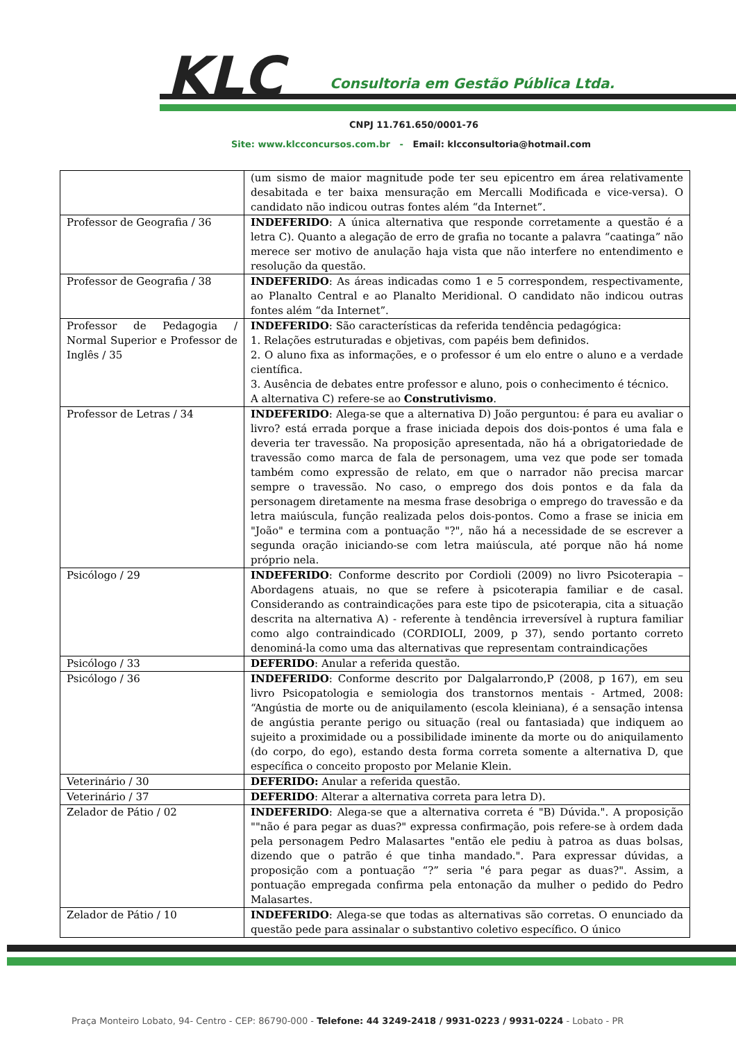KLC
Consultoria em Gestão Pública Ltda.
CNPJ 11.761.650/0001-76
Site: www.klcconcursos.com.br - Email: klcconsultoria@hotmail.com
| | (um sismo de maior magnitude pode ter seu epicentro em área relativamente desabitada e ter baixa mensuração em Mercalli Modificada e vice-versa). O candidato não indicou outras fontes além “da Internet”. |
| Professor de Geografia / 36 | INDEFERIDO : A única alternativa que responde corretamente a questão é a letra C). Quanto a alegação de erro de grafia no tocante a palavra “caatinga” não merece ser motivo de anulação haja vista que não interfere no entendimento e resolução da questão. |
| Professor de Geografia / 38 | INDEFERIDO : As áreas indicadas como 1 e 5 correspondem, respectivamente, ao Planalto Central e ao Planalto Meridional. O candidato não indicou outras fontes além “da Internet”. |
| Professor de Pedagogia / Normal Superior e Professor de Inglês / 35 | INDEFERIDO : São características da referida tendência pedagógica: 1. Relações estruturadas e objetivas, com papéis bem definidos. 2. O aluno fixa as informações, e o professor é um elo entre o aluno e a verdade científica. 3. Ausência de debates entre professor e aluno, pois o conhecimento é técnico. A alternativa C) refere-se ao Construtivismo . |
| Professor de Letras / 34 | INDEFERIDO : Alega-se que a alternativa D) João perguntou: é para eu avaliar o livro? está errada porque a frase iniciada depois dos dois-pontos é uma fala e deveria ter travessão. Na proposição apresentada, não há a obrigatoriedade de travessão como marca de fala de personagem, uma vez que pode ser tomada também como expressão de relato, em que o narrador não precisa marcar sempre o travessão. No caso, o emprego dos dois pontos e da fala da personagem diretamente na mesma frase desobriga o emprego do travessão e da letra maiúscula, função realizada pelos dois-pontos. Como a frase se inicia em "João" e termina com a pontuação "?", não há a necessidade de se escrever a segunda oração iniciando-se com letra maiúscula, até porque não há nome próprio nela. |
| Psicólogo / 29 | INDEFERIDO : Conforme descrito por Cordioli (2009) no livro Psicoterapia – Abordagens atuais, no que se refere à psicoterapia familiar e de casal. Considerando as contraindicações para este tipo de psicoterapia, cita a situação descrita na alternativa A) - referente à tendência irreversível à ruptura familiar como algo contraindicado (CORDIOLI, 2009, p 37), sendo portanto correto denominá-la como uma das alternativas que representam contraindicações |
| Psicólogo / 33 | DEFERIDO : Anular a referida questão. |
| Psicólogo / 36 | INDEFERIDO : Conforme descrito por Dalgalarrondo,P (2008, p 167), em seu livro Psicopatologia e semiologia dos transtornos mentais - Artmed, 2008: “Angústia de morte ou de aniquilamento (escola kleiniana), é a sensação intensa de angústia perante perigo ou situação (real ou fantasiada) que indiquem ao sujeito a proximidade ou a possibilidade iminente da morte ou do aniquilamento (do corpo, do ego), estando desta forma correta somente a alternativa D, que específica o conceito proposto por Melanie Klein. |
| Veterinário / 30 | DEFERIDO: Anular a referida questão. |
| Veterinário / 37 | DEFERIDO : Alterar a alternativa correta para letra D). |
| Zelador de Pátio / 02 | INDEFERIDO : Alega-se que a alternativa correta é "B) Dúvida.". A proposição ""não é para pegar as duas?" expressa confirmação, pois refere-se à ordem dada pela personagem Pedro Malasartes "então ele pediu à patroa as duas bolsas, dizendo que o patrão é que tinha mandado.". Para expressar dúvidas, a proposição com a pontuação “?” seria "é para pegar as duas?". Assim, a pontuação empregada confirma pela entonação da mulher o pedido do Pedro Malasartes. |
| Zelador de Pátio / 10 | INDEFERIDO : Alega-se que todas as alternativas são corretas. O enunciado da questão pede para assinalar o substantivo coletivo específico. O único |
Praça Monteiro Lobato, 94- Centro - CEP: 86790-000 - Telefone: 44 3249-2418 / 9931-0223 / 9931-0224 - Lobato - PR